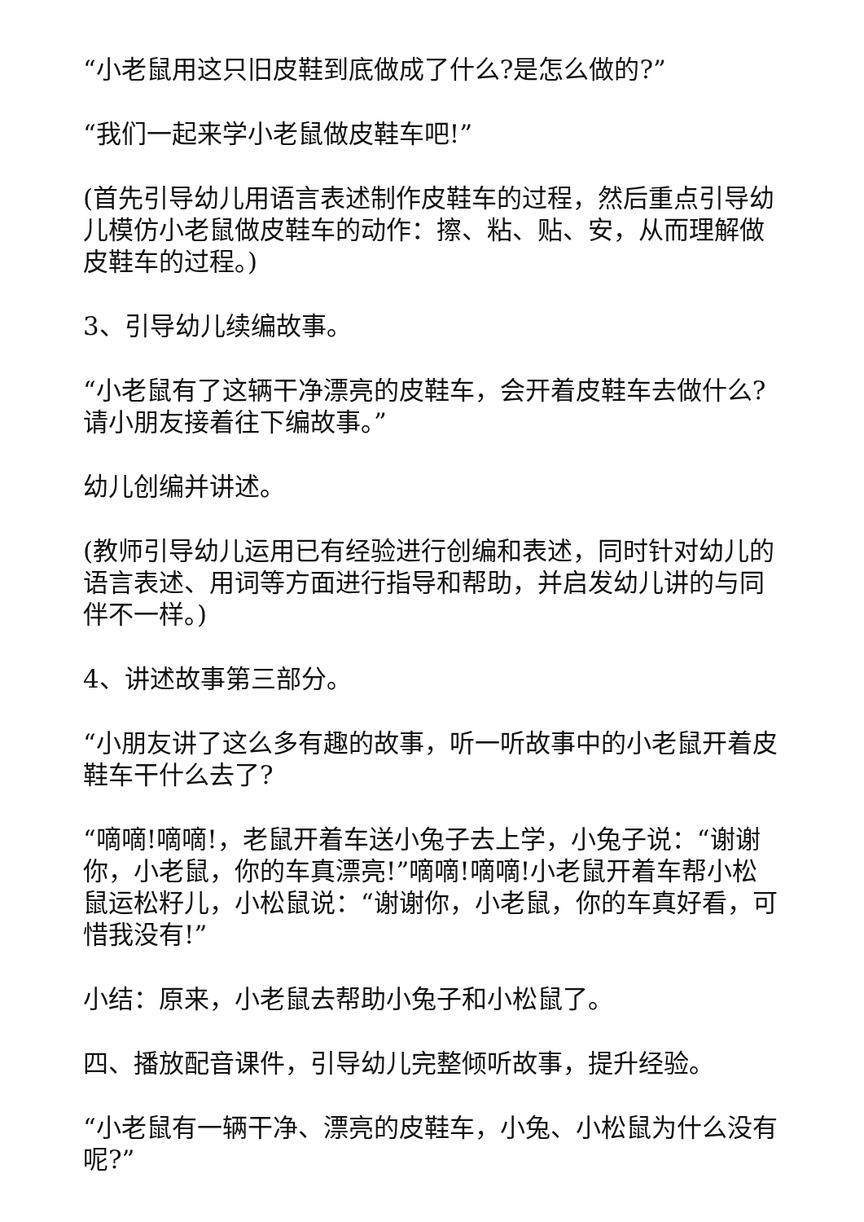“小老鼠用这只旧皮鞋到底做成了什么?是怎么做的?”
“我们一起来学小老鼠做皮鞋车吧!”
(首先引导幼儿用语言表述制作皮鞋车的过程，然后重点引导幼儿模仿小老鼠做皮鞋车的动作：擦、粘、贴、安，从而理解做皮鞋车的过程。)
3、引导幼儿续编故事。
“小老鼠有了这辆干净漂亮的皮鞋车，会开着皮鞋车去做什么?请小朋友接着往下编故事。”
幼儿创编并讲述。
(教师引导幼儿运用已有经验进行创编和表述，同时针对幼儿的语言表述、用词等方面进行指导和帮助，并启发幼儿讲的与同伴不一样。)
4、讲述故事第三部分。
“小朋友讲了这么多有趣的故事，听一听故事中的小老鼠开着皮鞋车干什么去了?
“嘀嘀!嘀嘀!，老鼠开着车送小兔子去上学，小兔子说：“谢谢你，小老鼠，你的车真漂亮!”嘀嘀!嘀嘀!小老鼠开着车帮小松鼠运松籽儿，小松鼠说：“谢谢你，小老鼠，你的车真好看，可惜我没有!”
小结：原来，小老鼠去帮助小兔子和小松鼠了。
四、播放配音课件，引导幼儿完整倾听故事，提升经验。
“小老鼠有一辆干净、漂亮的皮鞋车，小兔、小松鼠为什么没有呢?”